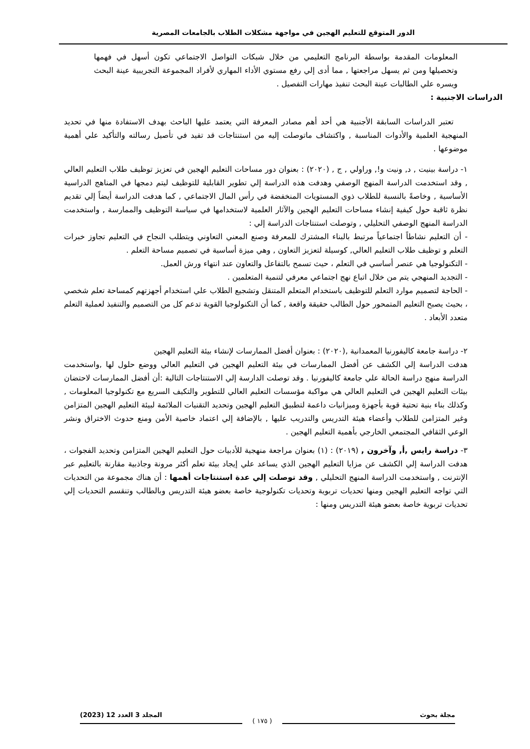الدور المتوقع للتعليم الهجين في مواجهة مشكلات الطلاب بالجامعات المصرية
المعلومات المقدمة بواسطة البرنامج التعليمي من خلال شبكات التواصل الاجتماعي تكون أسهل في فهمها وتحصيلها ومن ثم يسهل مراجعتها , مما أدى إلي رفع مستوي الأداء المهاري لأفراد المجموعة التجريبية عينة البحث ويسره علي الطالبات عينة البحث تنفيذ مهارات التفصيل .
الدراسات الاجنبية :
تعتبر الدراسات السابقة الأجنبية هي أحد أهم مصادر المعرفة التي يعتمد عليها الباحث بهدف الاستفادة منها في تحديد المنهجية العلمية والأدوات المناسبة , واكتشاف ماتوصلت إليه من استنتاجات قد تفيد في تأصيل رسالته والتأكيد علي أهمية موضوعها .
١- دراسة بينيت , د, ونيت و!, وراولي , ج , (٢٠٢٠) : بعنوان دور مساحات التعليم الهجين في تعزيز توظيف طلاب التعليم العالي , وقد استخدمت الدراسة المنهج الوصفي وهدفت هذه الدراسة إلي تطوير القابلية للتوظيف ليتم دمجها في المناهج الدراسية الأساسية , وخاصةً بالنسبة للطلاب ذوي المستويات المنخفضة في رأس المال الاجتماعي , كما هدفت الدراسة أيضاً إلي تقديم نظرة ثاقبة حول كيفية إنشاء مساحات التعليم الهجين والآثار العلمية لاستخدامها في سياسة التوظيف والممارسة , واستخدمت الدراسة المنهج الوصفي التحليلي , وتوصلت استنتاجات الدراسة إلي :
- أن التعليم نشاطاً اجتماعياً مرتبط بالبناء المشترك للمعرفة وصنع المعني التعاوني ويتطلب النجاح في التعليم تجاوز خبرات التعلم و توظيف طلاب التعليم العالي, كوسيلة لتعزيز التعاون , وهي ميزة أساسية في تصميم مساحة التعلم .
- التكنولوجيا هي عنصر أساسي في التعلم ، حيث تسمح بالتفاعل والتعاون عند انتهاء ورش العمل.
- التجديد المنهجي يتم من خلال اتباع نهج اجتماعي معرفي لتنمية المتعلمين .
- الحاجة لتصميم موارد التعلم للتوظيف باستخدام المتعلم المتنقل وتشجيع الطلاب علي استخدام أجهزتهم كمساحة تعلم شخصي ، بحيث يصبح التعليم المتمحور حول الطالب حقيقة واقعة , كما أن التكنولوجيا القوية تدعم كل من التصميم والتنفيذ لعملية التعلم متعدد الأبعاد .
٢- دراسة جامعة كاليفورنيا المعمدانية ,(٢٠٢٠) : بعنوان أفضل الممارسات لإنشاء بيئة التعليم الهجين
هدفت الدراسة إلي الكشف عن أفضل الممارسات في بيئة التعليم الهجين في التعليم العالي ووضع حلول لها ,واستخدمت الدراسة منهج دراسة الحالة علي جامعة كاليفورنيا . وقد توصلت الدارسة إلي الاستنتاجات التالية :أن أفضل الممارسات لاحتضان بيئات التعليم الهجين في التعليم العالي هي مواكبة مؤسسات التعليم العالي للتطوير والتكيف السريع مع تكنولوجيا المعلومات , وكذلك بناء بنية تحتية قوية بأجهزة وميزانيات داعمة لتطبيق التعليم الهجين وتحديد التقنيات الملائمة لبيئة التعليم الهجين المتزامن وغير المتزامن للطلاب وأعضاء هيئة التدريس والتدريب عليها , بالإضافة إلي اعتماد خاصية الأمن ومنع حدوث الاختراق ونشر الوعي الثقافي المجتمعي الخارجي بأهمية التعليم الهجين .
٣- دراسة رايس ,أ, وآخرون , (٢٠١٩) : (١) بعنوان مراجعة منهجية للأدبيات حول التعليم الهجين المتزامن وتحديد الفجوات ، هدفت الدراسة إلي الكشف عن مزايا التعليم الهجين الذي يساعد علي إيجاد بيئة تعلم أكثر مرونة وجاذبية مقارنة بالتعليم عبر الإنترنت , واستخدمت الدراسة المنهج التحليلي , وقد توصلت إلي عدة استنتاجات أهمها : أن هناك مجموعة من التحديات التي تواجه التعليم الهجين ومنها تحديات تربوية وتحديات تكنولوجية خاصة بعضو هيئة التدريس وبالطالب وتنقسم التحديات إلي تحديات تربوية خاصة بعضو هيئة التدريس ومنها :
مجلة بحوث المجلد 3 العدد 12 (2023)
( ١٧٥ )